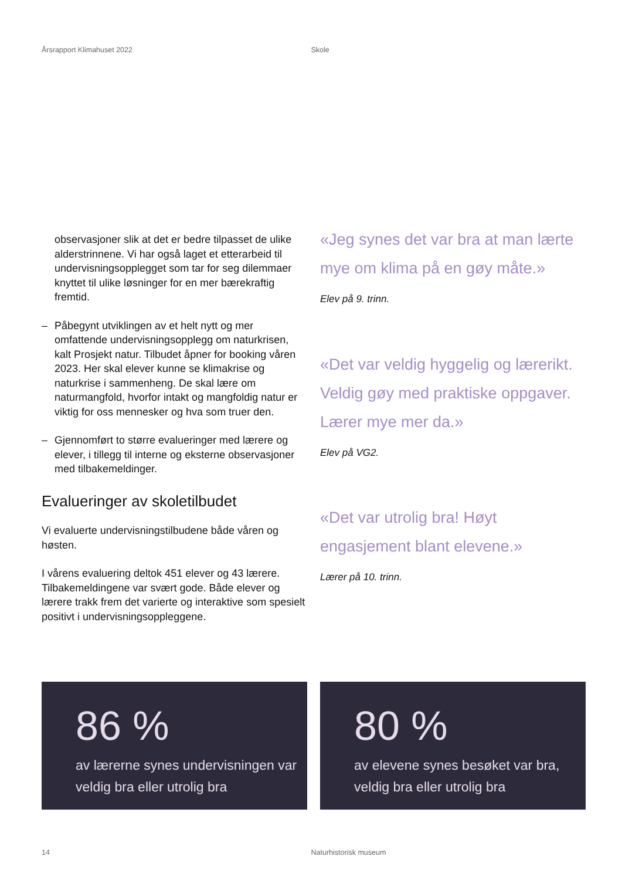Årsrapport Klimahuset 2022 Skole
observasjoner slik at det er bedre tilpasset de ulike alderstrinnene. Vi har også laget et etterarbeid til undervisningsopplegget som tar for seg dilemmaer knyttet til ulike løsninger for en mer bærekraftig fremtid.
– Påbegynt utviklingen av et helt nytt og mer omfattende undervisningsopplegg om naturkrisen, kalt Prosjekt natur. Tilbudet åpner for booking våren 2023. Her skal elever kunne se klimakrise og naturkrise i sammenheng. De skal lære om naturmangfold, hvorfor intakt og mangfoldig natur er viktig for oss mennesker og hva som truer den.
– Gjennomført to større evalueringer med lærere og elever, i tillegg til interne og eksterne observasjoner med tilbakemeldinger.
Evalueringer av skoletilbudet
Vi evaluerte undervisningstilbudene både våren og høsten.
I vårens evaluering deltok 451 elever og 43 lærere. Tilbakemeldingene var svært gode. Både elever og lærere trakk frem det varierte og interaktive som spesielt positivt i undervisningsoppleggene.
«Jeg synes det var bra at man lærte mye om klima på en gøy måte.»
Elev på 9. trinn.
«Det var veldig hyggelig og lærerikt. Veldig gøy med praktiske oppgaver. Lærer mye mer da.»
Elev på VG2.
«Det var utrolig bra! Høyt engasjement blant elevene.»
Lærer på 10. trinn.
86 %
av lærerne synes undervisningen var veldig bra eller utrolig bra
80 %
av elevene synes besøket var bra, veldig bra eller utrolig bra
14 Naturhistorisk museum